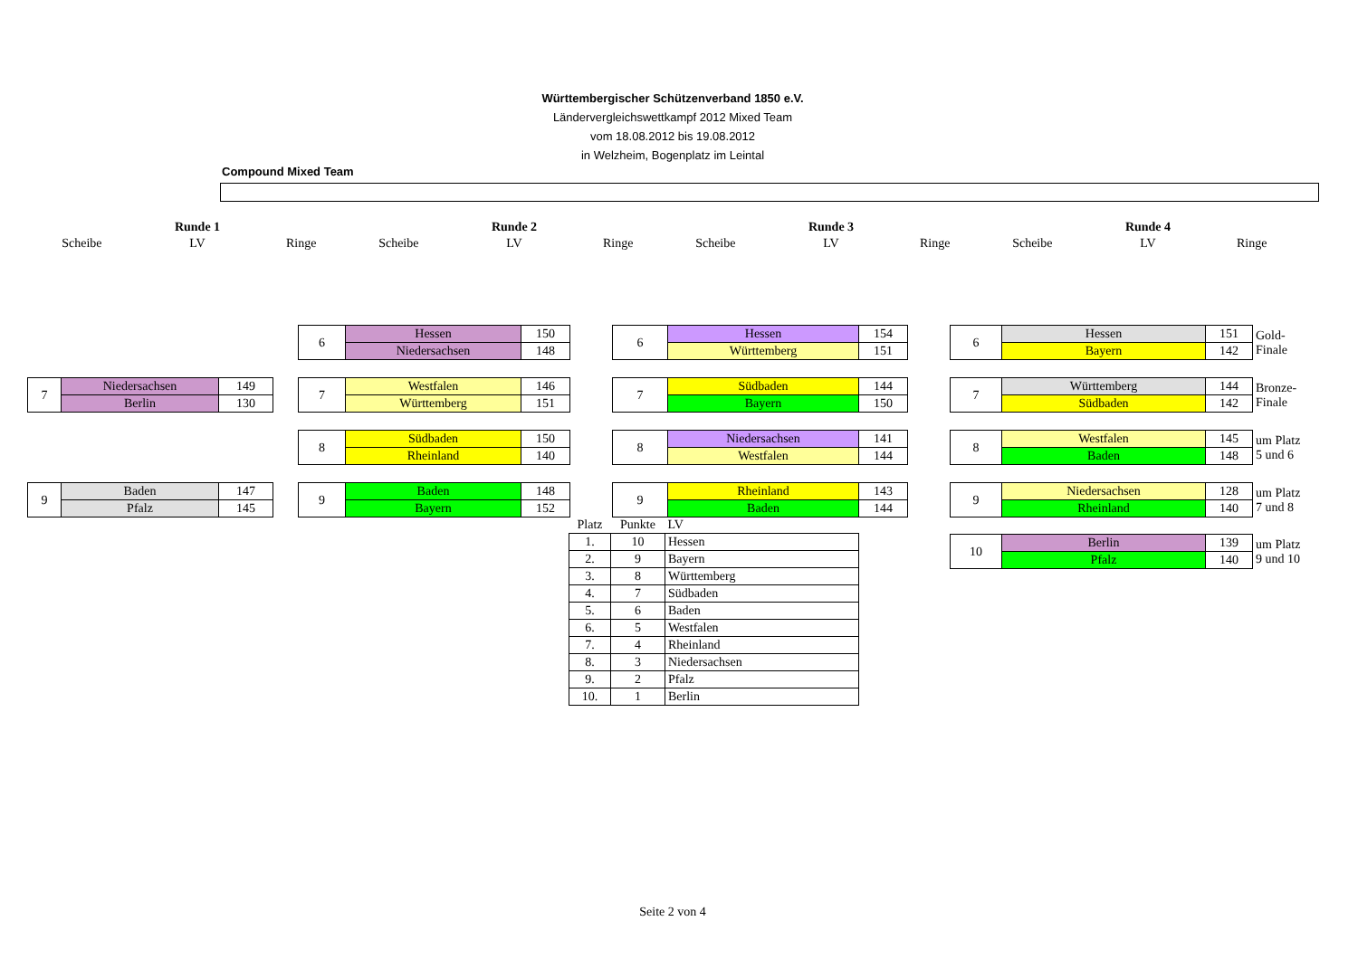Württembergischer Schützenverband 1850 e.V.
Ländervergleichswettkampf 2012 Mixed Team
vom 18.08.2012 bis 19.08.2012
in Welzheim, Bogenplatz im Leintal
Compound Mixed Team
| | Runde 1 | | | Runde 2 | | | Runde 3 | | | Runde 4 | |
| Scheibe | LV | Ringe | Scheibe | LV | Ringe | Scheibe | LV | Ringe | Scheibe | LV | Ringe |
| 7 | Niedersachsen | 149 |
| | Berlin | 130 |
| 9 | Baden | 147 |
| | Pfalz | 145 |
| 6 | Hessen | 150 |
| | Niedersachsen | 148 |
| 7 | Westfalen | 146 |
| | Württemberg | 151 |
| 8 | Südbaden | 150 |
| | Rheinland | 140 |
| 9 | Baden | 148 |
| | Bayern | 152 |
| 6 | Hessen | 154 |
| | Württemberg | 151 |
| 7 | Südbaden | 144 |
| | Bayern | 150 |
| 8 | Niedersachsen | 141 |
| | Westfalen | 144 |
| 9 | Rheinland | 143 |
| | Baden | 144 |
| 6 | Hessen | 151 | Gold- Finale |
| | Bayern | 142 | |
| 7 | Württemberg | 144 | Bronze- Finale |
| | Südbaden | 142 | |
| 8 | Westfalen | 145 | um Platz 5 und 6 |
| | Baden | 148 | |
| 9 | Niedersachsen | 128 | um Platz 7 und 8 |
| | Rheinland | 140 | |
| 10 | Berlin | 139 | um Platz 9 und 10 |
| | Pfalz | 140 | |
| Platz | Punkte | LV |
| 1. | 10 | Hessen |
| 2. | 9 | Bayern |
| 3. | 8 | Württemberg |
| 4. | 7 | Südbaden |
| 5. | 6 | Baden |
| 6. | 5 | Westfalen |
| 7. | 4 | Rheinland |
| 8. | 3 | Niedersachsen |
| 9. | 2 | Pfalz |
| 10. | 1 | Berlin |
Seite 2 von 4